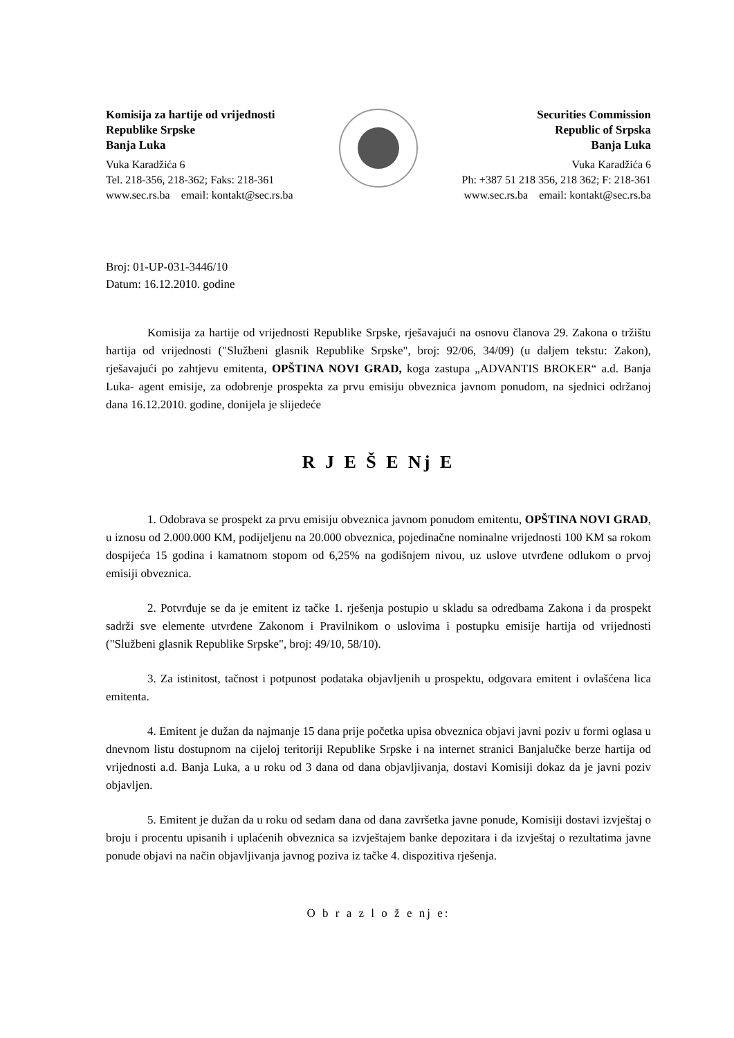Komisija za hartije od vrijednosti
Republike Srpske
Banja Luka
Vuka Karadžića 6
Tel. 218-356, 218-362; Faks: 218-361
www.sec.rs.ba email: kontakt@sec.rs.ba
Securities Commission
Republic of Srpska
Banja Luka
Vuka Karadžića 6
Ph: +387 51 218 356, 218 362; F: 218-361
www.sec.rs.ba email: kontakt@sec.rs.ba
Broj: 01-UP-031-3446/10
Datum: 16.12.2010. godine
Komisija za hartije od vrijednosti Republike Srpske, rješavajući na osnovu članova 29. Zakona o tržištu hartija od vrijednosti ("Službeni glasnik Republike Srpske", broj: 92/06, 34/09) (u daljem tekstu: Zakon), rješavajući po zahtjevu emitenta, OPŠTINA NOVI GRAD, koga zastupa „ADVANTIS BROKER“ a.d. Banja Luka- agent emisije, za odobrenje prospekta za prvu emisiju obveznica javnom ponudom, na sjednici održanoj dana 16.12.2010. godine, donijela je slijedeće
R J E Š E Nj E
1. Odobrava se prospekt za prvu emisiju obveznica javnom ponudom emitentu, OPŠTINA NOVI GRAD, u iznosu od 2.000.000 KM, podijeljenu na 20.000 obveznica, pojedinačne nominalne vrijednosti 100 KM sa rokom dospijeća 15 godina i kamatnom stopom od 6,25% na godišnjem nivou, uz uslove utvrđene odlukom o prvoj emisiji obveznica.
2. Potvrđuje se da je emitent iz tačke 1. rješenja postupio u skladu sa odredbama Zakona i da prospekt sadrži sve elemente utvrđene Zakonom i Pravilnikom o uslovima i postupku emisije hartija od vrijednosti ("Službeni glasnik Republike Srpske", broj: 49/10, 58/10).
3. Za istinitost, tačnost i potpunost podataka objavljenih u prospektu, odgovara emitent i ovlašćena lica emitenta.
4. Emitent je dužan da najmanje 15 dana prije početka upisa obveznica objavi javni poziv u formi oglasa u dnevnom listu dostupnom na cijeloj teritoriji Republike Srpske i na internet stranici Banjalučke berze hartija od vrijednosti a.d. Banja Luka, a u roku od 3 dana od dana objavljivanja, dostavi Komisiji dokaz da je javni poziv objavljen.
5. Emitent je dužan da u roku od sedam dana od dana završetka javne ponude, Komisiji dostavi izvještaj o broju i procentu upisanih i uplaćenih obveznica sa izvještajem banke depozitara i da izvještaj o rezultatima javne ponude objavi na način objavljivanja javnog poziva iz tačke 4. dispozitiva rješenja.
O b r a z l o ž e nj e: